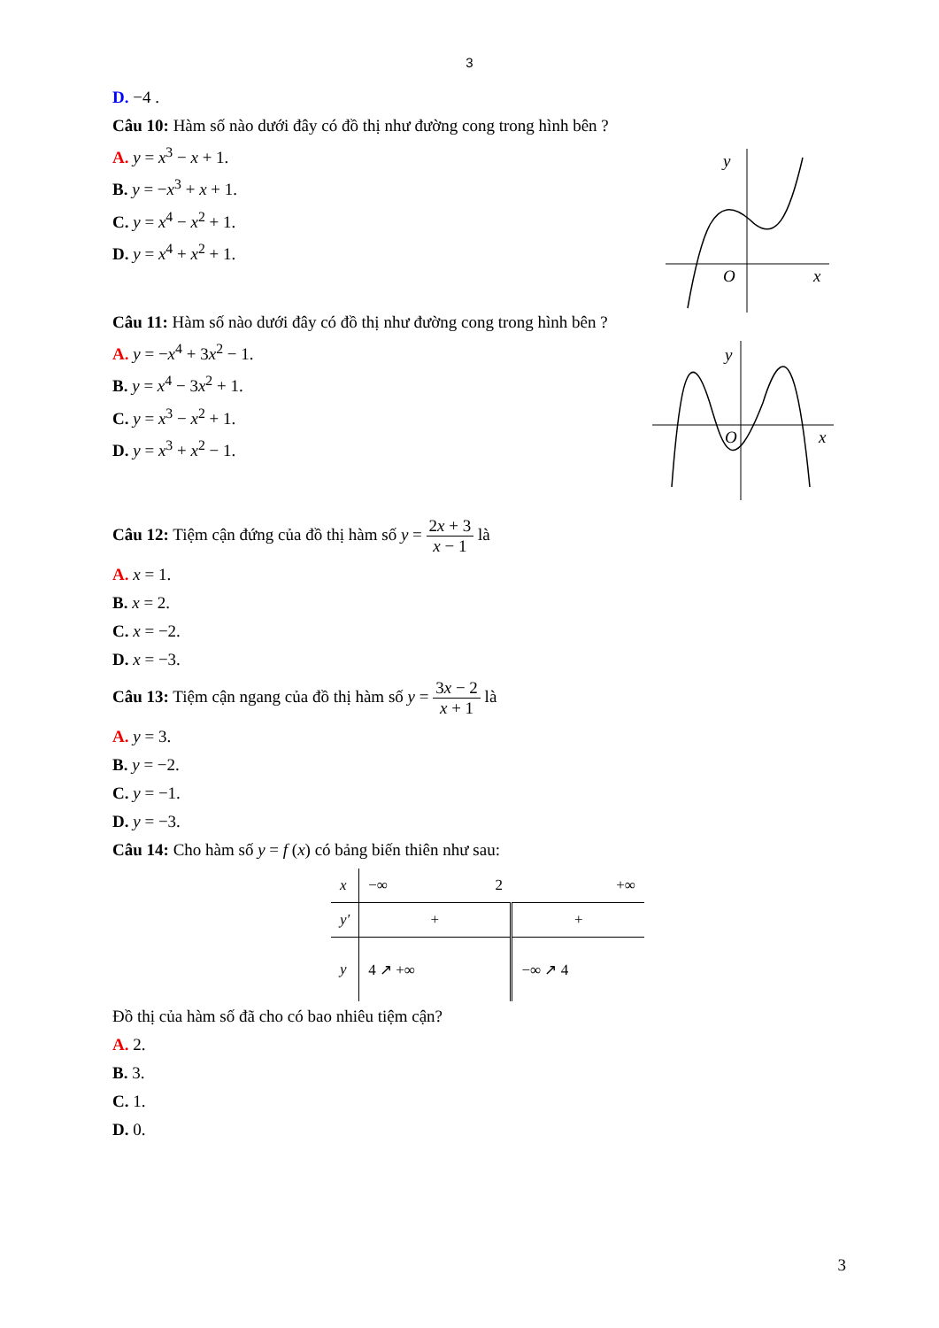3
D. −4 .
Câu 10: Hàm số nào dưới đây có đồ thị như đường cong trong hình bên ?
A. y = x<sup>3</sup> − x + 1.
B. y = −x<sup>3</sup> + x + 1.
C. y = x<sup>4</sup> − x<sup>2</sup> + 1.
D. y = x<sup>4</sup> + x<sup>2</sup> + 1.
y
O
x
Câu 11: Hàm số nào dưới đây có đồ thị như đường cong trong hình bên ?
A. y = −x<sup>4</sup> + 3x<sup>2</sup> − 1.
B. y = x<sup>4</sup> − 3x<sup>2</sup> + 1.
C. y = x<sup>3</sup> − x<sup>2</sup> + 1.
D. y = x<sup>3</sup> + x<sup>2</sup> − 1.
y
O
x
Câu 12: Tiệm cận đứng của đồ thị hàm số y = 2x + 3 x − 1 là
A. x = 1.
B. x = 2.
C. x = −2.
D. x = −3.
Câu 13: Tiệm cận ngang của đồ thị hàm số y = 3x − 2 x + 1 là
A. y = 3.
B. y = −2.
C. y = −1.
D. y = −3.
Câu 14: Cho hàm số y = f (x) có bảng biến thiên như sau:
| x | −∞ | 2 | +∞ |
| y′ | + | | + |
| y | 4 ↗ +∞ | | −∞ ↗ 4 |
Đồ thị của hàm số đã cho có bao nhiêu tiệm cận?
A. 2.
B. 3.
C. 1.
D. 0.
3